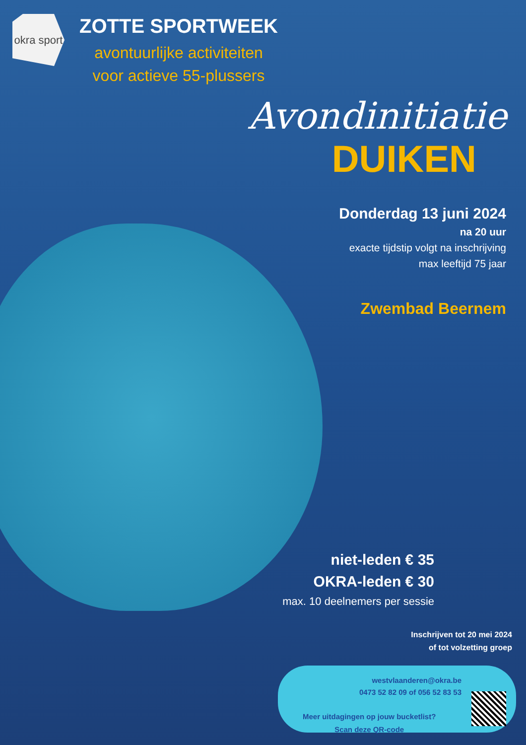okra sport
ZOTTE SPORTWEEK
avontuurlijke activiteiten
voor actieve 55-plussers
Avondinitiatie
DUIKEN
Donderdag 13 juni 2024
na 20 uur
exacte tijdstip volgt na inschrijving
max leeftijd 75 jaar
Zwembad Beernem
niet-leden € 35
OKRA-leden € 30
max. 10 deelnemers per sessie
Inschrijven tot 20 mei 2024
of tot volzetting groep
westvlaanderen@okra.be
0473 52 82 09 of 056 52 83 53
Meer uitdagingen op jouw bucketlist?
Scan deze QR-code